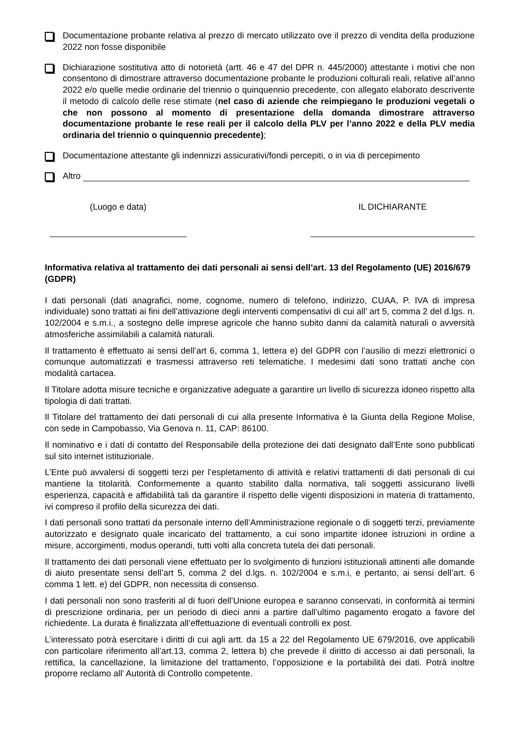Documentazione probante relativa al prezzo di mercato utilizzato ove il prezzo di vendita della produzione 2022 non fosse disponibile
Dichiarazione sostitutiva atto di notorietà (artt. 46 e 47 del DPR n. 445/2000) attestante i motivi che non consentono di dimostrare attraverso documentazione probante le produzioni colturali reali, relative all’anno 2022 e/o quelle medie ordinarie del triennio o quinquennio precedente, con allegato elaborato descrivente il metodo di calcolo delle rese stimate (nel caso di aziende che reimpiegano le produzioni vegetali o che non possono al momento di presentazione della domanda dimostrare attraverso documentazione probante le rese reali per il calcolo della PLV per l’anno 2022 e della PLV media ordinaria del triennio o quinquennio precedente);
Documentazione attestante gli indennizzi assicurativi/fondi percepiti, o in via di percepimento
Altro
(Luogo e data) IL DICHIARANTE
Informativa relativa al trattamento dei dati personali ai sensi dell’art. 13 del Regolamento (UE) 2016/679 (GDPR)
I dati personali (dati anagrafici, nome, cognome, numero di telefono, indirizzo, CUAA, P. IVA di impresa individuale) sono trattati ai fini dell’attivazione degli interventi compensativi di cui all’ art 5, comma 2 del d.lgs. n. 102/2004 e s.m.i., a sostegno delle imprese agricole che hanno subito danni da calamità naturali o avversità atmosferiche assimilabili a calamità naturali.
Il trattamento è effettuato ai sensi dell’art 6, comma 1, lettera e) del GDPR con l’ausilio di mezzi elettronici o comunque automatizzati e trasmessi attraverso reti telematiche. I medesimi dati sono trattati anche con modalità cartacea.
Il Titolare adotta misure tecniche e organizzative adeguate a garantire un livello di sicurezza idoneo rispetto alla tipologia di dati trattati.
Il Titolare del trattamento dei dati personali di cui alla presente Informativa è la Giunta della Regione Molise, con sede in Campobasso, Via Genova n. 11, CAP: 86100.
Il nominativo e i dati di contatto del Responsabile della protezione dei dati designato dall’Ente sono pubblicati sul sito internet istituzionale.
L’Ente può avvalersi di soggetti terzi per l’espletamento di attività e relativi trattamenti di dati personali di cui mantiene la titolarità. Conformemente a quanto stabilito dalla normativa, tali soggetti assicurano livelli esperienza, capacità e affidabilità tali da garantire il rispetto delle vigenti disposizioni in materia di trattamento, ivi compreso il profilo della sicurezza dei dati.
I dati personali sono trattati da personale interno dell’Amministrazione regionale o di soggetti terzi, previamente autorizzato e designato quale incaricato del trattamento, a cui sono impartite idonee istruzioni in ordine a misure, accorgimenti, modus operandi, tutti volti alla concreta tutela dei dati personali.
Il trattamento dei dati personali viene effettuato per lo svolgimento di funzioni istituzionali attinenti alle domande di aiuto presentate sensi dell’art 5, comma 2 del d.lgs. n. 102/2004 e s.m.i, e pertanto, ai sensi dell’art. 6 comma 1 lett. e) del GDPR, non necessita di consenso.
I dati personali non sono trasferiti al di fuori dell’Unione europea e saranno conservati, in conformità ai termini di prescrizione ordinaria, per un periodo di dieci anni a partire dall’ultimo pagamento erogato a favore del richiedente. La durata è finalizzata all’effettuazione di eventuali controlli ex post.
L’interessato potrà esercitare i diritti di cui agli artt. da 15 a 22 del Regolamento UE 679/2016, ove applicabili con particolare riferimento all’art.13, comma 2, lettera b) che prevede il diritto di accesso ai dati personali, la rettifica, la cancellazione, la limitazione del trattamento, l’opposizione e la portabilità dei dati. Potrà inoltre proporre reclamo all’ Autorità di Controllo competente.